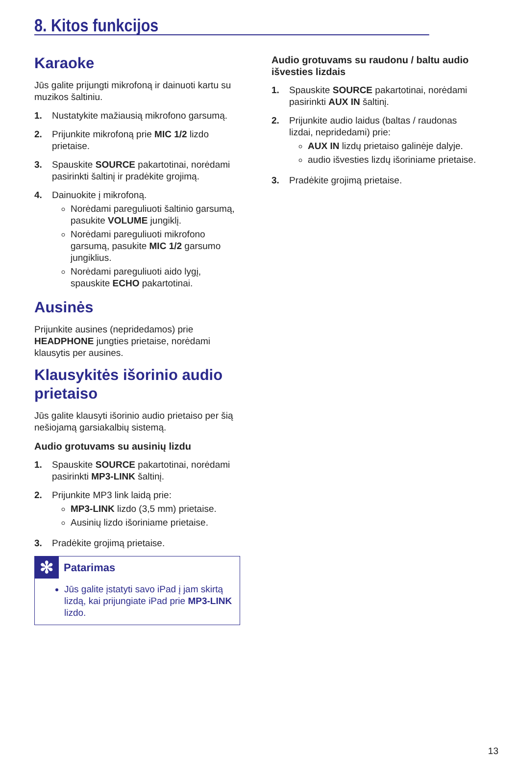8. Kitos funkcijos
Karaoke
Jūs galite prijungti mikrofoną ir dainuoti kartu su muzikos šaltiniu.
1. Nustatykite mažiausią mikrofono garsumą.
2. Prijunkite mikrofoną prie MIC 1/2 lizdo prietaise.
3. Spauskite SOURCE pakartotinai, norėdami pasirinkti šaltinį ir pradėkite grojimą.
4. Dainuokite į mikrofoną.
Norėdami pareguliuoti šaltinio garsumą, pasukite VOLUME jungiklį.
Norėdami pareguliuoti mikrofono garsumą, pasukite MIC 1/2 garsumo jungiklius.
Norėdami pareguliuoti aido lygį, spauskite ECHO pakartotinai.
Ausinės
Prijunkite ausines (nepridedamos) prie HEADPHONE jungties prietaise, norėdami klausytis per ausines.
Klausykitės išorinio audio prietaiso
Jūs galite klausyti išorinio audio prietaiso per šią nešiojamą garsiakalbių sistemą.
Audio grotuvams su ausinių lizdu
1. Spauskite SOURCE pakartotinai, norėdami pasirinkti MP3-LINK šaltinį.
2. Prijunkite MP3 link laidą prie:
MP3-LINK lizdo (3,5 mm) prietaise.
Ausinių lizdo išoriniame prietaise.
3. Pradėkite grojimą prietaise.
✻ Patarimas
Jūs galite įstatyti savo iPad į jam skirtą lizdą, kai prijungiate iPad prie MP3-LINK lizdo.
Audio grotuvams su raudonu / baltu audio išvesties lizdais
1. Spauskite SOURCE pakartotinai, norėdami pasirinkti AUX IN šaltinį.
2. Prijunkite audio laidus (baltas / raudonas lizdai, nepridedami) prie:
AUX IN lizdų prietaiso galinėje dalyje.
audio išvesties lizdų išoriniame prietaise.
3. Pradėkite grojimą prietaise.
13